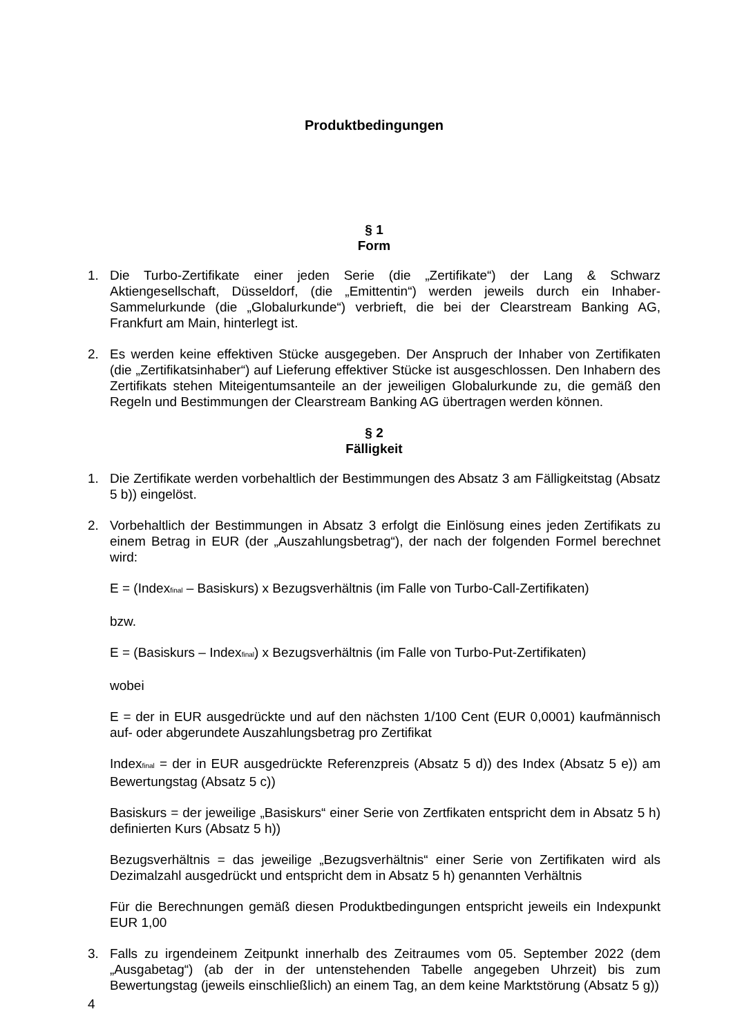Produktbedingungen
§ 1
Form
1. Die Turbo-Zertifikate einer jeden Serie (die „Zertifikate“) der Lang & Schwarz Aktiengesellschaft, Düsseldorf, (die „Emittentin“) werden jeweils durch ein Inhaber-Sammelurkunde (die „Globalurkunde“) verbrieft, die bei der Clearstream Banking AG, Frankfurt am Main, hinterlegt ist.
2. Es werden keine effektiven Stücke ausgegeben. Der Anspruch der Inhaber von Zertifikaten (die „Zertifikatsinhaber“) auf Lieferung effektiver Stücke ist ausgeschlossen. Den Inhabern des Zertifikats stehen Miteigentumsanteile an der jeweiligen Globalurkunde zu, die gemäß den Regeln und Bestimmungen der Clearstream Banking AG übertragen werden können.
§ 2
Fälligkeit
1. Die Zertifikate werden vorbehaltlich der Bestimmungen des Absatz 3 am Fälligkeitstag (Absatz 5 b)) eingelöst.
2. Vorbehaltlich der Bestimmungen in Absatz 3 erfolgt die Einlösung eines jeden Zertifikats zu einem Betrag in EUR (der „Auszahlungsbetrag“), der nach der folgenden Formel berechnet wird:
E = (Index<sub>final</sub> – Basiskurs) x Bezugsverhältnis (im Falle von Turbo-Call-Zertifikaten)
bzw.
E = (Basiskurs – Index<sub>final</sub>) x Bezugsverhältnis (im Falle von Turbo-Put-Zertifikaten)
wobei
E = der in EUR ausgedrückte und auf den nächsten 1/100 Cent (EUR 0,0001) kaufmännisch auf- oder abgerundete Auszahlungsbetrag pro Zertifikat
Index<sub>final</sub> = der in EUR ausgedrückte Referenzpreis (Absatz 5 d)) des Index (Absatz 5 e)) am Bewertungstag (Absatz 5 c))
Basiskurs = der jeweilige „Basiskurs“ einer Serie von Zertfikaten entspricht dem in Absatz 5 h) definierten Kurs (Absatz 5 h))
Bezugsverhältnis = das jeweilige „Bezugsverhältnis“ einer Serie von Zertifikaten wird als Dezimalzahl ausgedrückt und entspricht dem in Absatz 5 h) genannten Verhältnis
Für die Berechnungen gemäß diesen Produktbedingungen entspricht jeweils ein Indexpunkt EUR 1,00
3. Falls zu irgendeinem Zeitpunkt innerhalb des Zeitraumes vom 05. September 2022 (dem „Ausgabetag“) (ab der in der untenstehenden Tabelle angegeben Uhrzeit) bis zum Bewertungstag (jeweils einschließlich) an einem Tag, an dem keine Marktstörung (Absatz 5 g))
4